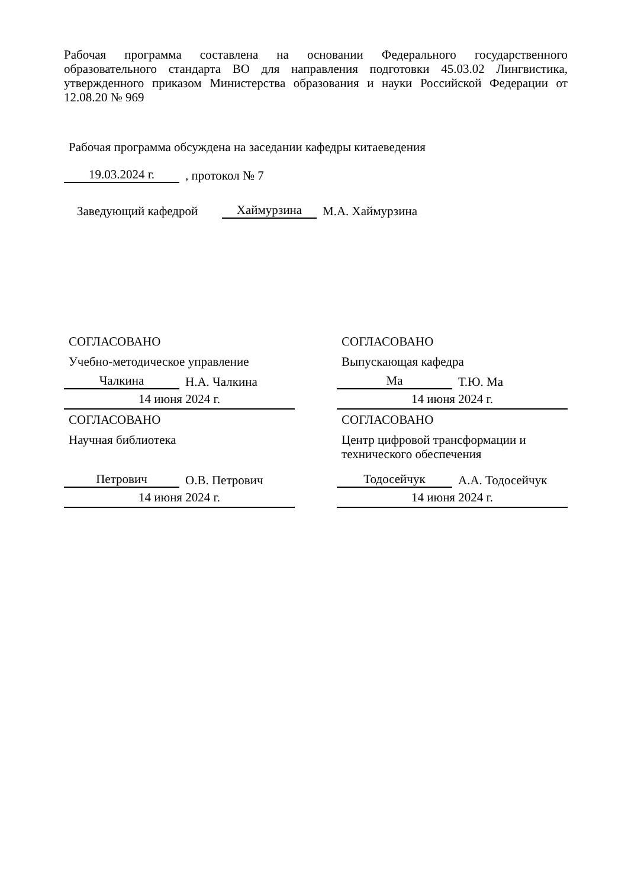Рабочая программа составлена на основании Федерального государственного образовательного стандарта ВО для направления подготовки 45.03.02 Лингвистика, утвержденного приказом Министерства образования и науки Российской Федерации от 12.08.20 № 969
Рабочая программа обсуждена на заседании кафедры китаеведения
19.03.2024 г.
, протокол № 7
Заведующий кафедрой
Хаймурзина
М.А. Хаймурзина
СОГЛАСОВАНО
Учебно-методическое управление
Чалкина
Н.А. Чалкина
14 июня 2024 г.
СОГЛАСОВАНО
Научная библиотека
Петрович
О.В. Петрович
14 июня 2024 г.
СОГЛАСОВАНО
Выпускающая кафедра
Ма
Т.Ю. Ма
14 июня 2024 г.
СОГЛАСОВАНО
Центр цифровой трансформации и технического обеспечения
Тодосейчук
А.А. Тодосейчук
14 июня 2024 г.